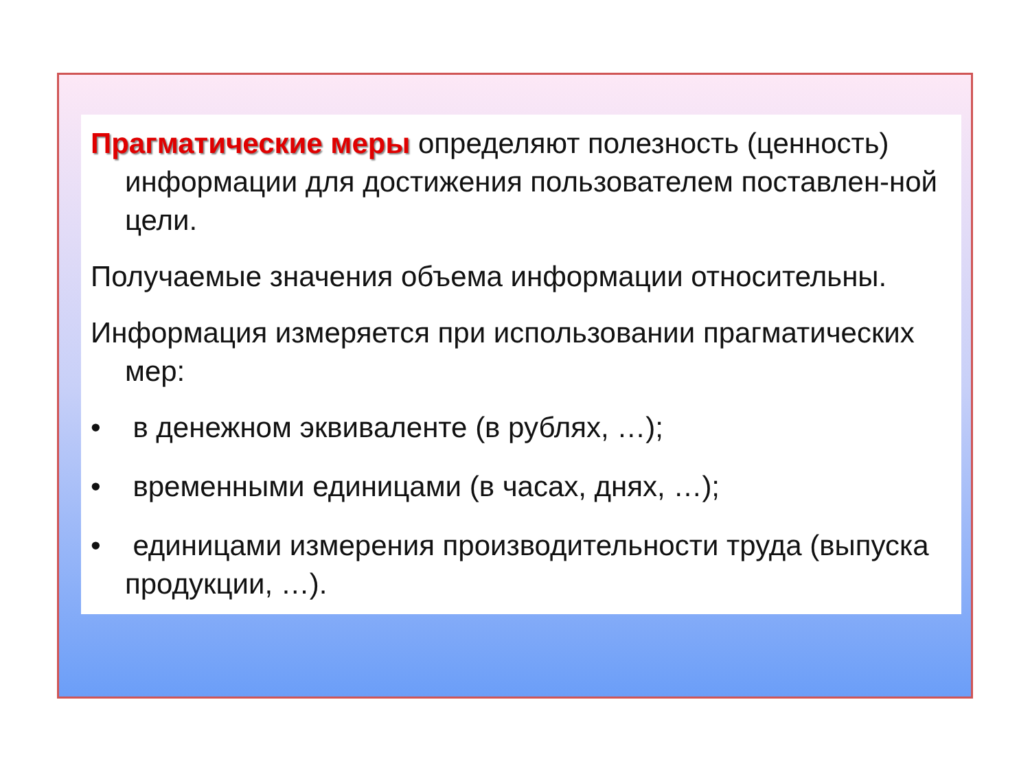Прагматические меры определяют полезность (ценность) информации для достижения пользователем поставлен-ной цели.
Получаемые значения объема информации относительны.
Информация измеряется при использовании прагматических мер:
• в денежном эквиваленте (в рублях, …);
• временными единицами (в часах, днях, …);
• единицами измерения производительности труда (выпуска продукции, …).